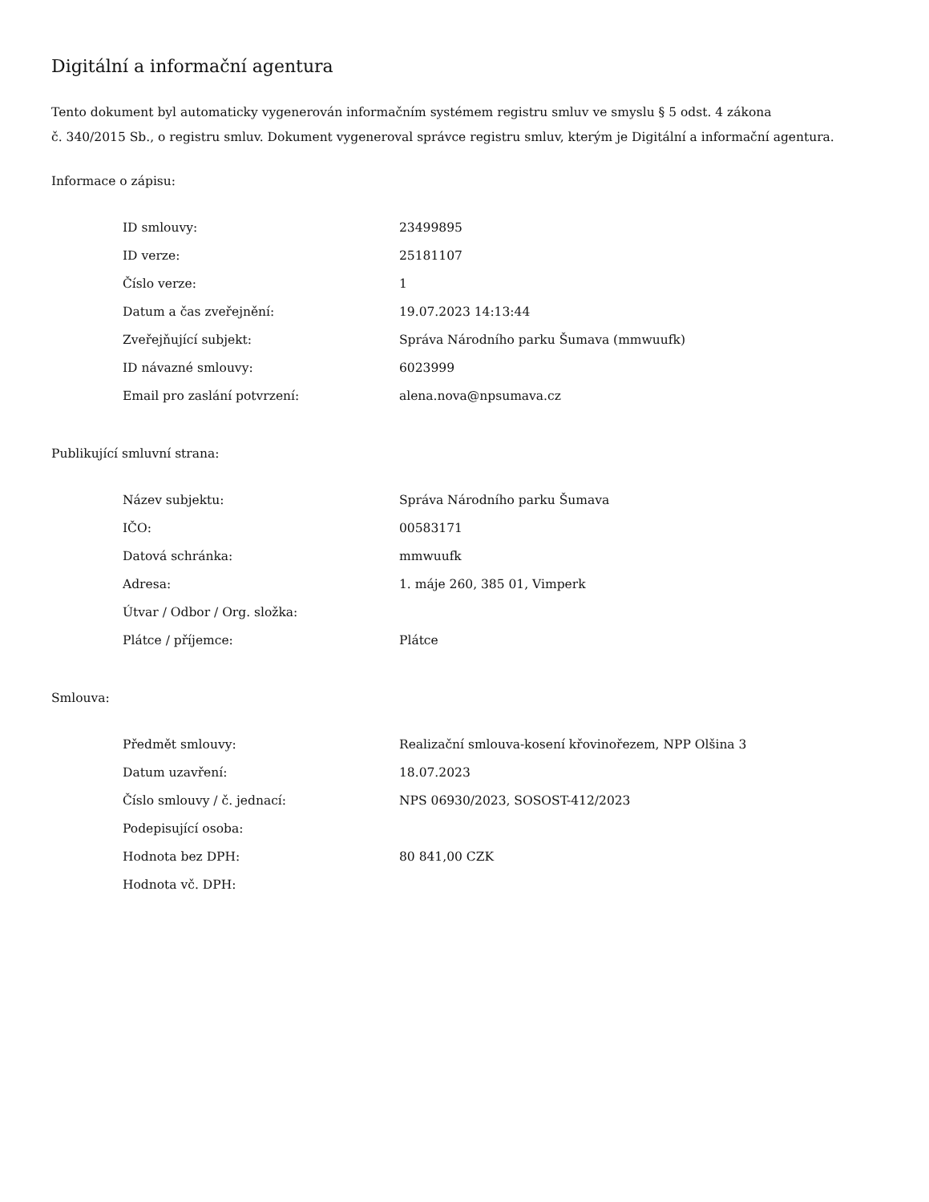Digitální a informační agentura
Tento dokument byl automaticky vygenerován informačním systémem registru smluv ve smyslu § 5 odst. 4 zákona
č. 340/2015 Sb., o registru smluv. Dokument vygeneroval správce registru smluv, kterým je Digitální a informační agentura.
Informace o zápisu:
| ID smlouvy: | 23499895 |
| ID verze: | 25181107 |
| Číslo verze: | 1 |
| Datum a čas zveřejnění: | 19.07.2023 14:13:44 |
| Zveřejňující subjekt: | Správa Národního parku Šumava (mmwuufk) |
| ID návazné smlouvy: | 6023999 |
| Email pro zaslání potvrzení: | alena.nova@npsumava.cz |
Publikující smluvní strana:
| Název subjektu: | Správa Národního parku Šumava |
| IČO: | 00583171 |
| Datová schránka: | mmwuufk |
| Adresa: | 1. máje 260, 385 01, Vimperk |
| Útvar / Odbor / Org. složka: | |
| Plátce / příjemce: | Plátce |
Smlouva:
| Předmět smlouvy: | Realizační smlouva-kosení křovinořezem, NPP Olšina 3 |
| Datum uzavření: | 18.07.2023 |
| Číslo smlouvy / č. jednací: | NPS 06930/2023, SOSOST-412/2023 |
| Podepisující osoba: | |
| Hodnota bez DPH: | 80 841,00 CZK |
| Hodnota vč. DPH: | |